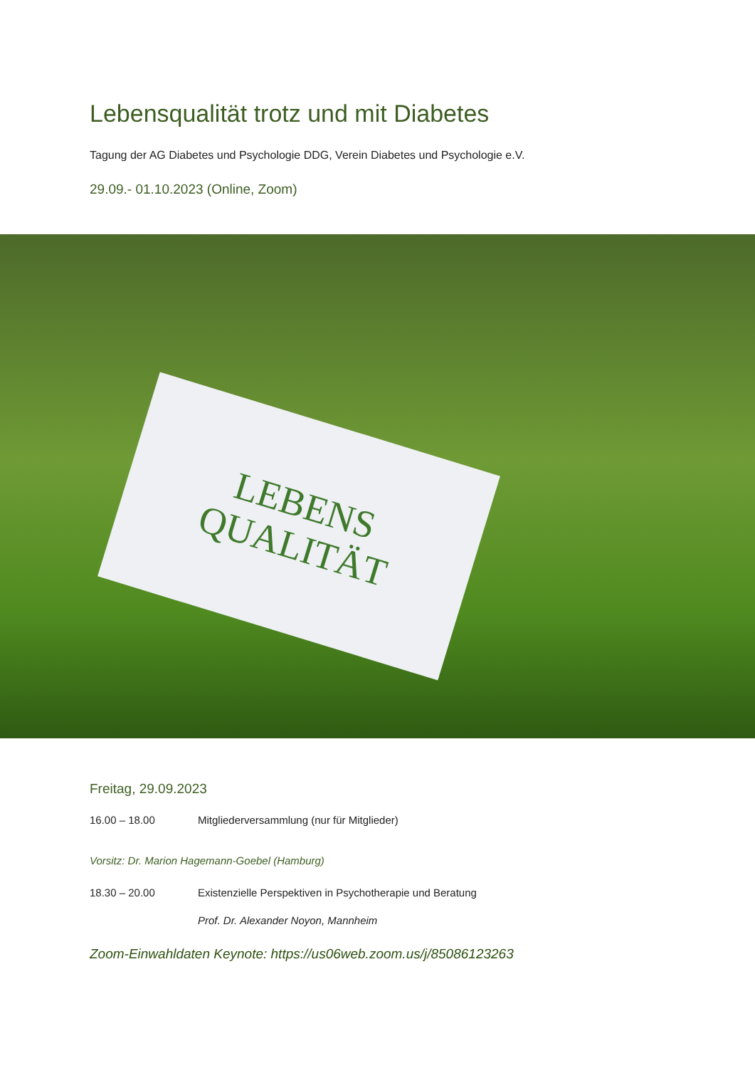Lebensqualität trotz und mit Diabetes
Tagung der AG Diabetes und Psychologie DDG, Verein Diabetes und Psychologie e.V.
29.09.- 01.10.2023 (Online, Zoom)
LEBENS
QUALITÄT
Freitag, 29.09.2023
16.00 – 18.00 Mitgliederversammlung (nur für Mitglieder)
Vorsitz: Dr. Marion Hagemann-Goebel (Hamburg)
18.30 – 20.00 Existenzielle Perspektiven in Psychotherapie und Beratung
Prof. Dr. Alexander Noyon, Mannheim
Zoom-Einwahldaten Keynote: https://us06web.zoom.us/j/85086123263